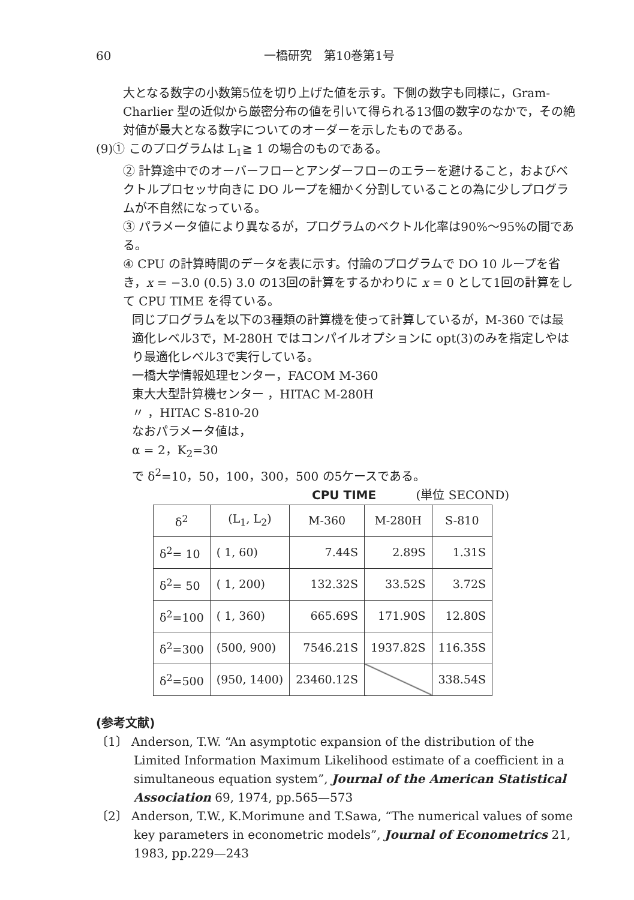60 一橋研究　第10巻第1号
大となる数字の小数第5位を切り上げた値を示す。下側の数字も同様に，Gram-Charlier 型の近似から厳密分布の値を引いて得られる13個の数字のなかで，その絶対値が最大となる数字についてのオーダーを示したものである。
(9)① このプログラムは L<sub>1</sub>≧ 1 の場合のものである。
② 計算途中でのオーバーフローとアンダーフローのエラーを避けること，およびベクトルプロセッサ向きに DO ループを細かく分割していることの為に少しプログラムが不自然になっている。
③ パラメータ値により異なるが，プログラムのベクトル化率は90%～95%の間である。
④ CPU の計算時間のデータを表に示す。付論のプログラムで DO 10 ループを省き，x = −3.0 (0.5) 3.0 の13回の計算をするかわりに x = 0 として1回の計算をして CPU TIME を得ている。
同じプログラムを以下の3種類の計算機を使って計算しているが，M-360 では最適化レベル3で，M-280H ではコンパイルオプションに opt(3)のみを指定しやはり最適化レベル3で実行している。
一橋大学情報処理センター，FACOM M-360
東大大型計算機センター ，HITAC M-280H
〃 ，HITAC S-810-20
なおパラメータ値は，
α = 2，K<sub>2</sub>=30
で δ<sup>2</sup>=10，50，100，300，500 の5ケースである。
CPU TIME (単位 SECOND)
| δ<sup>2</sup> | (L<sub>1</sub>, L<sub>2</sub>) | M-360 | M-280H | S-810 |
| --- | --- | --- | --- | --- |
| δ<sup>2</sup>= 10 | ( 1, 60) | 7.44S | 2.89S | 1.31S |
| δ<sup>2</sup>= 50 | ( 1, 200) | 132.32S | 33.52S | 3.72S |
| δ<sup>2</sup>=100 | ( 1, 360) | 665.69S | 171.90S | 12.80S |
| δ<sup>2</sup>=300 | (500, 900) | 7546.21S | 1937.82S | 116.35S |
| δ<sup>2</sup>=500 | (950, 1400) | 23460.12S | | 338.54S |
(参考文献)
〔1〕 Anderson, T.W. “An asymptotic expansion of the distribution of the Limited Information Maximum Likelihood estimate of a coefficient in a simultaneous equation system”, Journal of the American Statistical Association 69, 1974, pp.565—573
〔2〕 Anderson, T.W., K.Morimune and T.Sawa, “The numerical values of some key parameters in econometric models”, Journal of Econometrics 21, 1983, pp.229—243